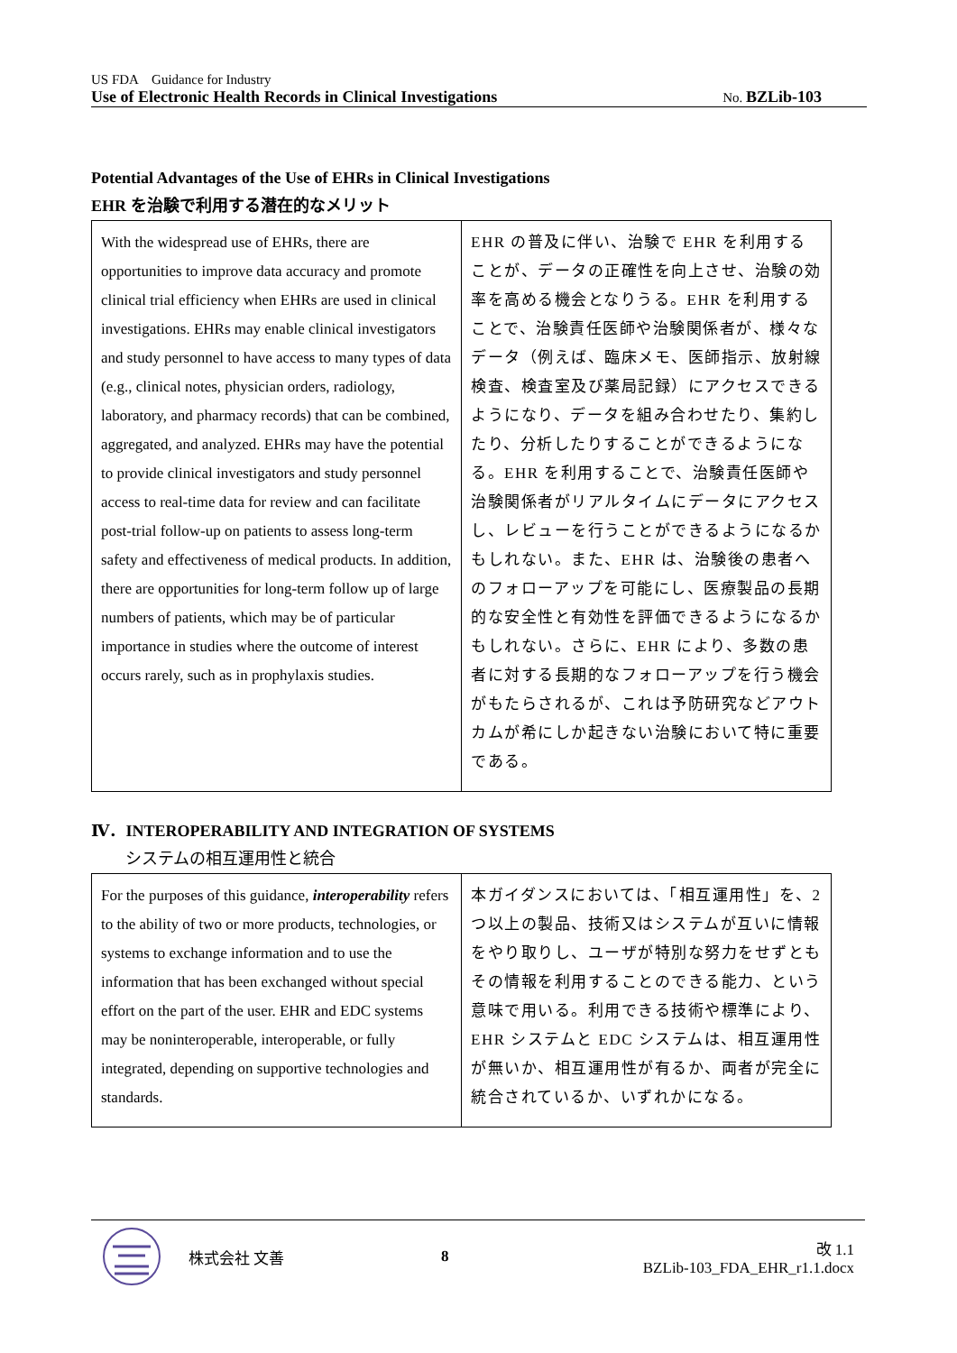US FDA　Guidance for Industry
Use of Electronic Health Records in Clinical Investigations No. BZLib-103
Potential Advantages of the Use of EHRs in Clinical Investigations
EHR を治験で利用する潜在的なメリット
| With the widespread use of EHRs, there are opportunities to improve data accuracy and promote clinical trial efficiency when EHRs are used in clinical investigations. EHRs may enable clinical investigators and study personnel to have access to many types of data (e.g., clinical notes, physician orders, radiology, laboratory, and pharmacy records) that can be combined, aggregated, and analyzed. EHRs may have the potential to provide clinical investigators and study personnel access to real-time data for review and can facilitate post-trial follow-up on patients to assess long-term safety and effectiveness of medical products. In addition, there are opportunities for long-term follow up of large numbers of patients, which may be of particular importance in studies where the outcome of interest occurs rarely, such as in prophylaxis studies. | EHR の普及に伴い、治験で EHR を利用することが、データの正確性を向上させ、治験の効率を高める機会となりうる。EHR を利用することで、治験責任医師や治験関係者が、様々なデータ（例えば、臨床メモ、医師指示、放射線検査、検査室及び薬局記録）にアクセスできるようになり、データを組み合わせたり、集約したり、分析したりすることができるようになる。EHR を利用することで、治験責任医師や治験関係者がリアルタイムにデータにアクセスし、レビューを行うことができるようになるかもしれない。また、EHR は、治験後の患者へのフォローアップを可能にし、医療製品の長期的な安全性と有効性を評価できるようになるかもしれない。さらに、EHR により、多数の患者に対する長期的なフォローアップを行う機会がもたらされるが、これは予防研究などアウトカムが希にしか起きない治験において特に重要である。 |
Ⅳ．INTEROPERABILITY AND INTEGRATION OF SYSTEMS
システムの相互運用性と統合
| For the purposes of this guidance, interoperability refers to the ability of two or more products, technologies, or systems to exchange information and to use the information that has been exchanged without special effort on the part of the user. EHR and EDC systems may be noninteroperable, interoperable, or fully integrated, depending on supportive technologies and standards. | 本ガイダンスにおいては、「相互運用性」を、2 つ以上の製品、技術又はシステムが互いに情報をやり取りし、ユーザが特別な努力をせずともその情報を利用することのできる能力、という意味で用いる。利用できる技術や標準により、EHR システムと EDC システムは、相互運用性が無いか、相互運用性が有るか、両者が完全に統合されているか、いずれかになる。 |
株式会社 文善 8 改 1.1
BZLib-103_FDA_EHR_r1.1.docx